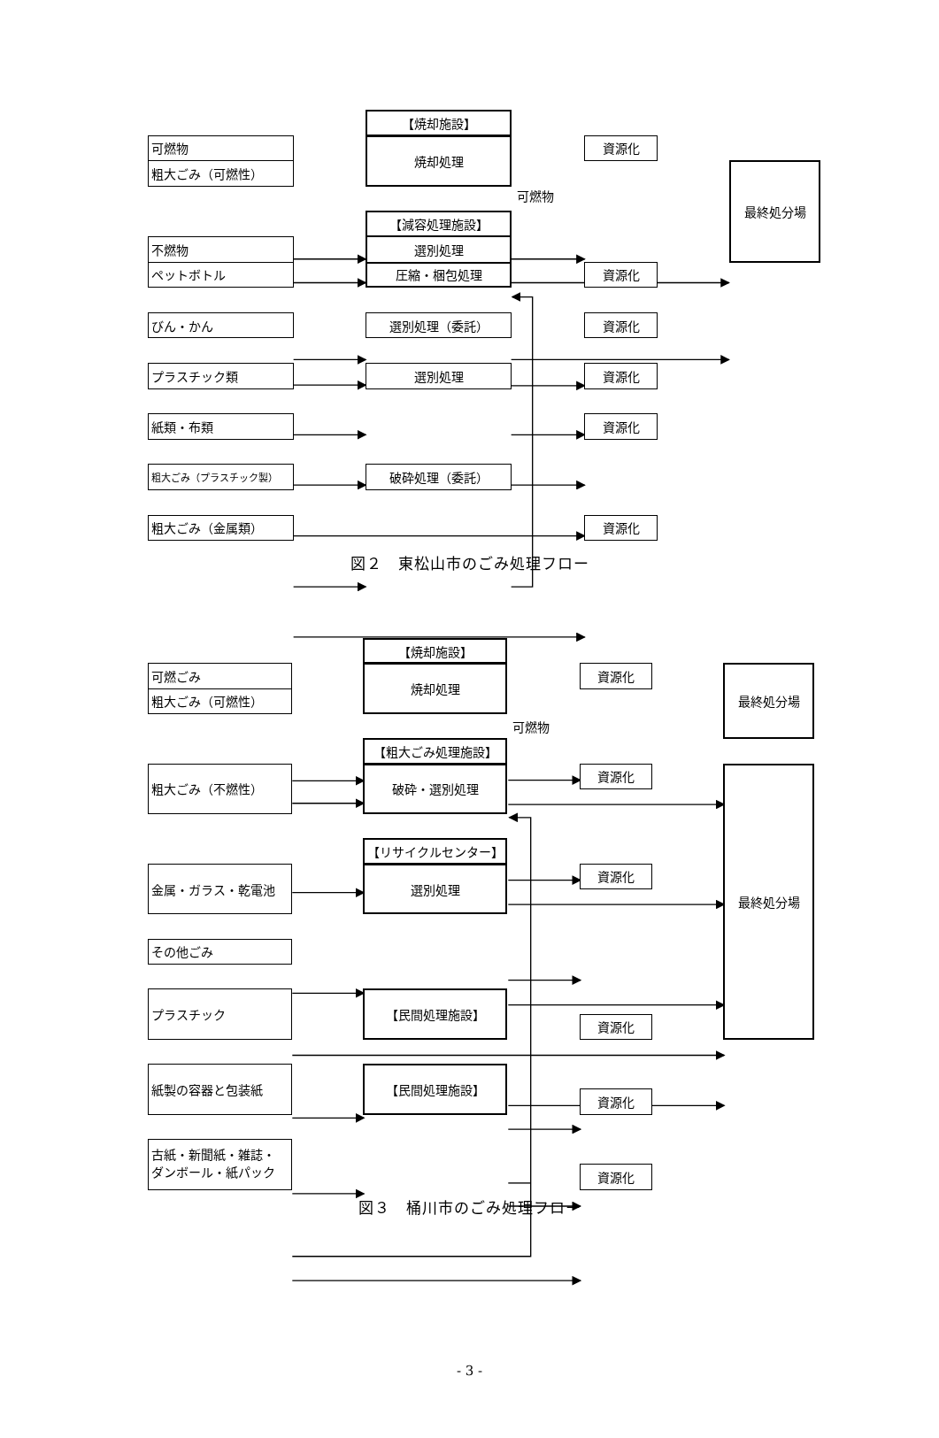【焼却施設】
可燃物
粗大ごみ（可燃性）
焼却処理
資源化
可燃物
最終処分場
【減容処理施設】
不燃物
選別処理
ペットボトル
圧縮・梱包処理
資源化
びん・かん
選別処理（委託）
資源化
プラスチック類
選別処理
資源化
紙類・布類
資源化
粗大ごみ（プラスチック製）
破砕処理（委託）
粗大ごみ（金属類）
資源化
図２　東松山市のごみ処理フロー
【焼却施設】
可燃ごみ
粗大ごみ（可燃性）
焼却処理
資源化
最終処分場
可燃物
【粗大ごみ処理施設】
粗大ごみ（不燃性）
破砕・選別処理
資源化
最終処分場
【リサイクルセンター】
金属・ガラス・乾電池
選別処理
資源化
その他ごみ
プラスチック
【民間処理施設】
資源化
紙製の容器と包装紙
【民間処理施設】
資源化
古紙・新聞紙・雑誌・
ダンボール・紙パック
資源化
図３　桶川市のごみ処理フロー
- 3 -